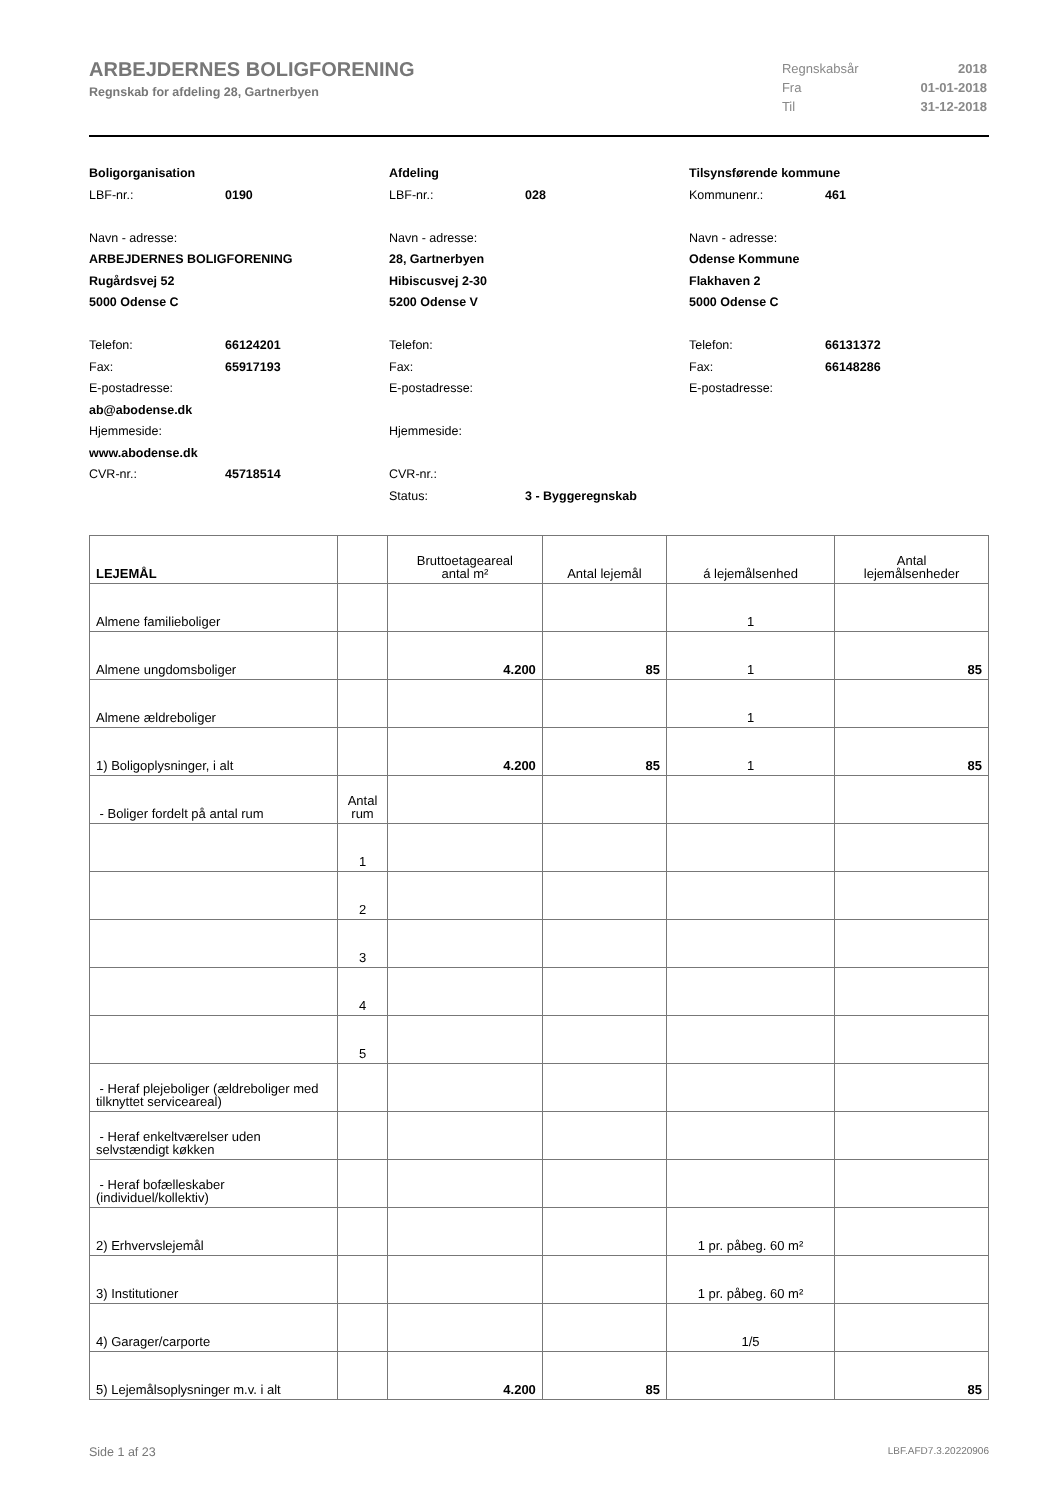ARBEJDERNES BOLIGFORENING
Regnskab for afdeling 28, Gartnerbyen
| Regnskabsår | 2018 |
| Fra | 01-01-2018 |
| Til | 31-12-2018 |
Boligorganisation
LBF-nr.: 0190
Navn - adresse:
ARBEJDERNES BOLIGFORENING
Rugårdsvej 52
5000 Odense C
Telefon: 66124201
Fax: 65917193
E-postadresse:
ab@abodense.dk
Hjemmeside:
www.abodense.dk
CVR-nr.: 45718514
Afdeling
LBF-nr.: 028
Navn - adresse:
28, Gartnerbyen
Hibiscusvej 2-30
5200 Odense V
Telefon:
Fax:
E-postadresse:
Hjemmeside:
CVR-nr.:
Status: 3 - Byggeregnskab
Tilsynsførende kommune
Kommunenr.: 461
Navn - adresse:
Odense Kommune
Flakhaven 2
5000 Odense C
Telefon: 66131372
Fax: 66148286
E-postadresse:
| LEJEMÅL | | Bruttoetageareal antal m² | Antal lejemål | á lejemålsenhed | Antal lejemålsenheder |
| --- | --- | --- | --- | --- | --- |
| Almene familieboliger | | | | 1 | |
| Almene ungdomsboliger | | 4.200 | 85 | 1 | 85 |
| Almene ældreboliger | | | | 1 | |
| 1) Boligoplysninger, i alt | | 4.200 | 85 | 1 | 85 |
| - Boliger fordelt på antal rum | Antal rum | | | | |
| | 1 | | | | |
| | 2 | | | | |
| | 3 | | | | |
| | 4 | | | | |
| | 5 | | | | |
| - Heraf plejeboliger (ældreboliger med tilknyttet serviceareal) | | | | | |
| - Heraf enkeltværelser uden selvstændigt køkken | | | | | |
| - Heraf bofælleskaber (individuel/kollektiv) | | | | | |
| 2) Erhvervslejemål | | | | 1 pr. påbeg. 60 m² | |
| 3) Institutioner | | | | 1 pr. påbeg. 60 m² | |
| 4) Garager/carporte | | | | 1/5 | |
| 5) Lejemålsoplysninger m.v. i alt | | 4.200 | 85 | | 85 |
Side 1 af 23 LBF.AFD7.3.20220906